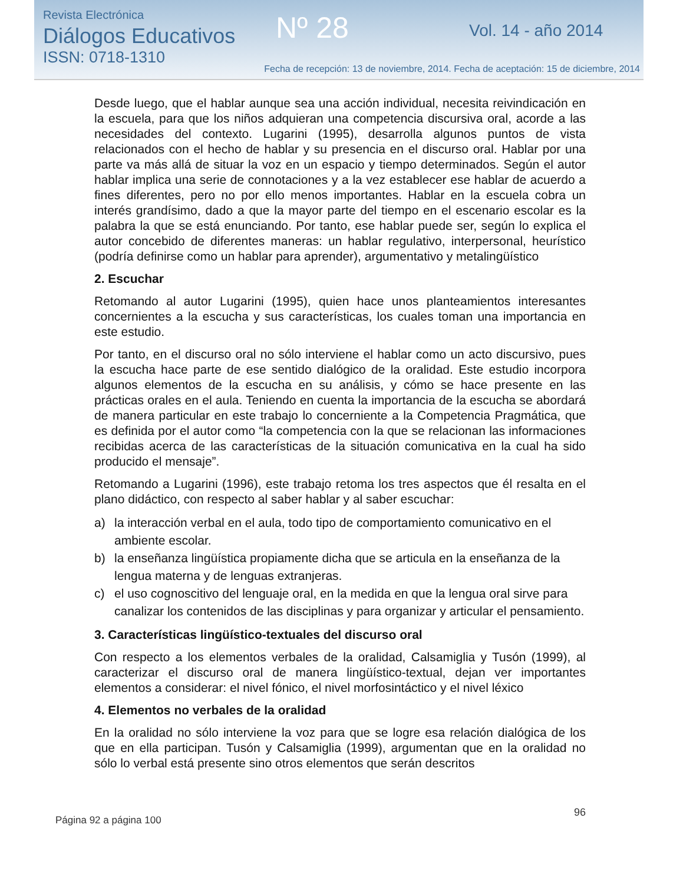Revista Electrónica
Diálogos Educativos
ISSN: 0718-1310
Nº 28 Vol. 14 - año 2014
Fecha de recepción: 13 de noviembre, 2014. Fecha de aceptación: 15 de diciembre, 2014
Desde luego, que el hablar aunque sea una acción individual, necesita reivindicación en la escuela, para que los niños adquieran una competencia discursiva oral, acorde a las necesidades del contexto. Lugarini (1995), desarrolla algunos puntos de vista relacionados con el hecho de hablar y su presencia en el discurso oral. Hablar por una parte va más allá de situar la voz en un espacio y tiempo determinados. Según el autor hablar implica una serie de connotaciones y a la vez establecer ese hablar de acuerdo a fines diferentes, pero no por ello menos importantes. Hablar en la escuela cobra un interés grandísimo, dado a que la mayor parte del tiempo en el escenario escolar es la palabra la que se está enunciando. Por tanto, ese hablar puede ser, según lo explica el autor concebido de diferentes maneras: un hablar regulativo, interpersonal, heurístico (podría definirse como un hablar para aprender), argumentativo y metalingüístico
2. Escuchar
Retomando al autor Lugarini (1995), quien hace unos planteamientos interesantes concernientes a la escucha y sus características, los cuales toman una importancia en este estudio.
Por tanto, en el discurso oral no sólo interviene el hablar como un acto discursivo, pues la escucha hace parte de ese sentido dialógico de la oralidad. Este estudio incorpora algunos elementos de la escucha en su análisis, y cómo se hace presente en las prácticas orales en el aula. Teniendo en cuenta la importancia de la escucha se abordará de manera particular en este trabajo lo concerniente a la Competencia Pragmática, que es definida por el autor como “la competencia con la que se relacionan las informaciones recibidas acerca de las características de la situación comunicativa en la cual ha sido producido el mensaje”.
Retomando a Lugarini (1996), este trabajo retoma los tres aspectos que él resalta en el plano didáctico, con respecto al saber hablar y al saber escuchar:
a) la interacción verbal en el aula, todo tipo de comportamiento comunicativo en el ambiente escolar.
b) la enseñanza lingüística propiamente dicha que se articula en la enseñanza de la lengua materna y de lenguas extranjeras.
c) el uso cognoscitivo del lenguaje oral, en la medida en que la lengua oral sirve para canalizar los contenidos de las disciplinas y para organizar y articular el pensamiento.
3. Características lingüístico-textuales del discurso oral
Con respecto a los elementos verbales de la oralidad, Calsamiglia y Tusón (1999), al caracterizar el discurso oral de manera lingüístico-textual, dejan ver importantes elementos a considerar: el nivel fónico, el nivel morfosintáctico y el nivel léxico
4. Elementos no verbales de la oralidad
En la oralidad no sólo interviene la voz para que se logre esa relación dialógica de los que en ella participan. Tusón y Calsamiglia (1999), argumentan que en la oralidad no sólo lo verbal está presente sino otros elementos que serán descritos
Página 92 a página 100
96